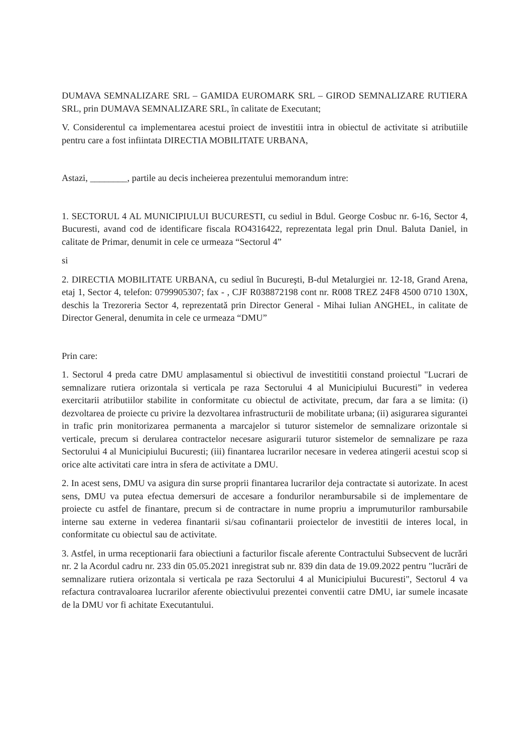DUMAVA SEMNALIZARE SRL – GAMIDA EUROMARK SRL – GIROD SEMNALIZARE RUTIERA SRL, prin DUMAVA SEMNALIZARE SRL, în calitate de Executant;
V. Considerentul ca implementarea acestui proiect de investitii intra in obiectul de activitate si atributiile pentru care a fost infiintata DIRECTIA MOBILITATE URBANA,
Astazi, ________, partile au decis incheierea prezentului memorandum intre:
1. SECTORUL 4 AL MUNICIPIULUI BUCURESTI, cu sediul in Bdul. George Cosbuc nr. 6-16, Sector 4, Bucuresti, avand cod de identificare fiscala RO4316422, reprezentata legal prin Dnul. Baluta Daniel, in calitate de Primar, denumit in cele ce urmeaza “Sectorul 4”
si
2. DIRECTIA MOBILITATE URBANA, cu sediul în Bucureşti, B-dul Metalurgiei nr. 12-18, Grand Arena, etaj 1, Sector 4, telefon: 0799905307; fax - , CJF R038872198 cont nr. R008 TREZ 24F8 4500 0710 130X, deschis la Trezoreria Sector 4, reprezentată prin Director General - Mihai Iulian ANGHEL, in calitate de Director General, denumita in cele ce urmeaza “DMU”
Prin care:
1. Sectorul 4 preda catre DMU amplasamentul si obiectivul de investititii constand proiectul "Lucrari de semnalizare rutiera orizontala si verticala pe raza Sectorului 4 al Municipiului Bucuresti” in vederea exercitarii atributiilor stabilite in conformitate cu obiectul de activitate, precum, dar fara a se limita: (i) dezvoltarea de proiecte cu privire la dezvoltarea infrastructurii de mobilitate urbana; (ii) asigurarea sigurantei in trafic prin monitorizarea permanenta a marcajelor si tuturor sistemelor de semnalizare orizontale si verticale, precum si derularea contractelor necesare asigurarii tuturor sistemelor de semnalizare pe raza Sectorului 4 al Municipiului Bucuresti; (iii) finantarea lucrarilor necesare in vederea atingerii acestui scop si orice alte activitati care intra in sfera de activitate a DMU.
2. In acest sens, DMU va asigura din surse proprii finantarea lucrarilor deja contractate si autorizate. In acest sens, DMU va putea efectua demersuri de accesare a fondurilor nerambursabile si de implementare de proiecte cu astfel de finantare, precum si de contractare in nume propriu a imprumuturilor rambursabile interne sau externe in vederea finantarii si/sau cofinantarii proiectelor de investitii de interes local, in conformitate cu obiectul sau de activitate.
3. Astfel, in urma receptionarii fara obiectiuni a facturilor fiscale aferente Contractului Subsecvent de lucrări nr. 2 la Acordul cadru nr. 233 din 05.05.2021 inregistrat sub nr. 839 din data de 19.09.2022 pentru "lucrări de semnalizare rutiera orizontala si verticala pe raza Sectorului 4 al Municipiului Bucuresti", Sectorul 4 va refactura contravaloarea lucrarilor aferente obiectivului prezentei conventii catre DMU, iar sumele incasate de la DMU vor fi achitate Executantului.